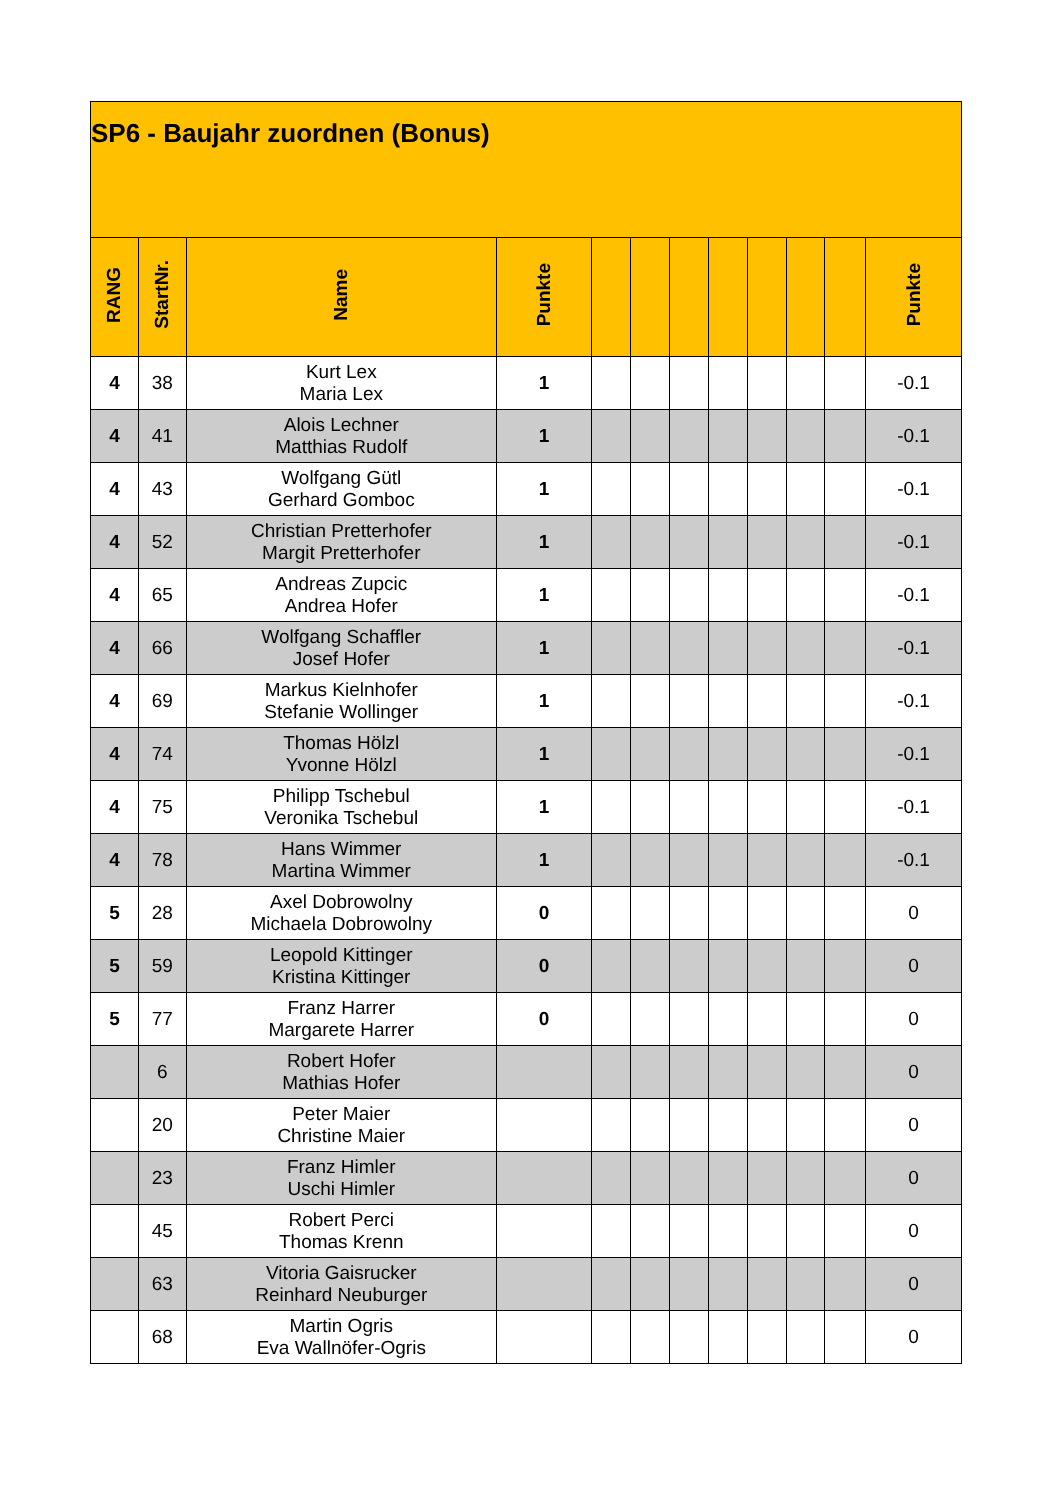| SP6 - Baujahr zuordnen (Bonus) | | | | | | | | | | | |
| RANG | StartNr. | Name | Punkte | | | | | | | | Punkte |
| 4 | 38 | Kurt Lex Maria Lex | 1 | | | | | | | | -0.1 |
| 4 | 41 | Alois Lechner Matthias Rudolf | 1 | | | | | | | | -0.1 |
| 4 | 43 | Wolfgang Gütl Gerhard Gomboc | 1 | | | | | | | | -0.1 |
| 4 | 52 | Christian Pretterhofer Margit Pretterhofer | 1 | | | | | | | | -0.1 |
| 4 | 65 | Andreas Zupcic Andrea Hofer | 1 | | | | | | | | -0.1 |
| 4 | 66 | Wolfgang Schaffler Josef Hofer | 1 | | | | | | | | -0.1 |
| 4 | 69 | Markus Kielnhofer Stefanie Wollinger | 1 | | | | | | | | -0.1 |
| 4 | 74 | Thomas Hölzl Yvonne Hölzl | 1 | | | | | | | | -0.1 |
| 4 | 75 | Philipp Tschebul Veronika Tschebul | 1 | | | | | | | | -0.1 |
| 4 | 78 | Hans Wimmer Martina Wimmer | 1 | | | | | | | | -0.1 |
| 5 | 28 | Axel Dobrowolny Michaela Dobrowolny | 0 | | | | | | | | 0 |
| 5 | 59 | Leopold Kittinger Kristina Kittinger | 0 | | | | | | | | 0 |
| 5 | 77 | Franz Harrer Margarete Harrer | 0 | | | | | | | | 0 |
| | 6 | Robert Hofer Mathias Hofer | | | | | | | | | 0 |
| | 20 | Peter Maier Christine Maier | | | | | | | | | 0 |
| | 23 | Franz Himler Uschi Himler | | | | | | | | | 0 |
| | 45 | Robert Perci Thomas Krenn | | | | | | | | | 0 |
| | 63 | Vitoria Gaisrucker Reinhard Neuburger | | | | | | | | | 0 |
| | 68 | Martin Ogris Eva Wallnöfer-Ogris | | | | | | | | | 0 |